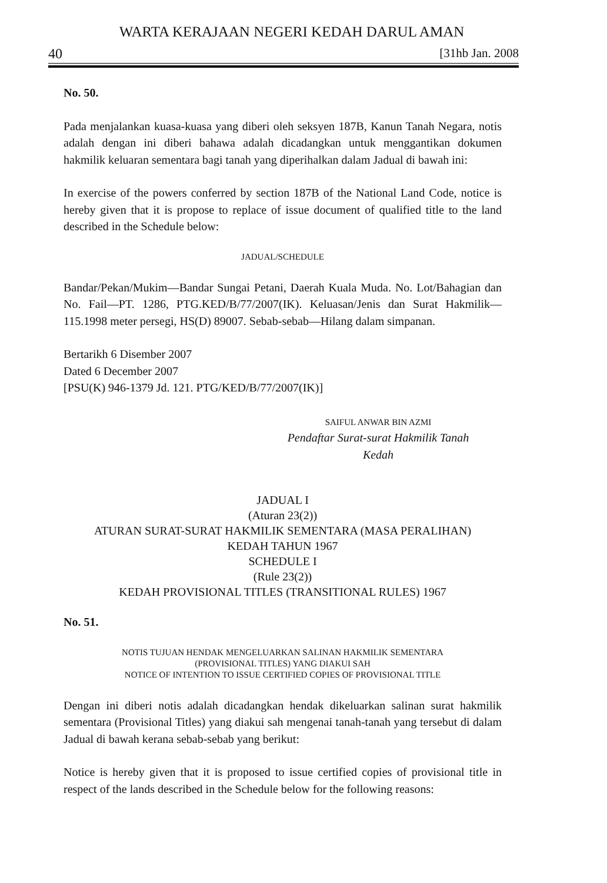WARTA KERAJAAN NEGERI KEDAH DARUL AMAN
40 [31hb Jan. 2008
No. 50.
Pada menjalankan kuasa-kuasa yang diberi oleh seksyen 187B, Kanun Tanah Negara, notis adalah dengan ini diberi bahawa adalah dicadangkan untuk menggantikan dokumen hakmilik keluaran sementara bagi tanah yang diperihalkan dalam Jadual di bawah ini:
In exercise of the powers conferred by section 187B of the National Land Code, notice is hereby given that it is propose to replace of issue document of qualified title to the land described in the Schedule below:
JADUAL/SCHEDULE
Bandar/Pekan/Mukim—Bandar Sungai Petani, Daerah Kuala Muda. No. Lot/Bahagian dan No. Fail—PT. 1286, PTG.KED/B/77/2007(IK). Keluasan/Jenis dan Surat Hakmilik—115.1998 meter persegi, HS(D) 89007. Sebab-sebab—Hilang dalam simpanan.
Bertarikh 6 Disember 2007
Dated 6 December 2007
[PSU(K) 946-1379 Jd. 121. PTG/KED/B/77/2007(IK)]
SAIFUL ANWAR BIN AZMI
Pendaftar Surat-surat Hakmilik Tanah
Kedah
JADUAL I
(Aturan 23(2))
ATURAN SURAT-SURAT HAKMILIK SEMENTARA (MASA PERALIHAN)
KEDAH TAHUN 1967
SCHEDULE I
(Rule 23(2))
KEDAH PROVISIONAL TITLES (TRANSITIONAL RULES) 1967
No. 51.
NOTIS TUJUAN HENDAK MENGELUARKAN SALINAN HAKMILIK SEMENTARA
(PROVISIONAL TITLES) YANG DIAKUI SAH
NOTICE OF INTENTION TO ISSUE CERTIFIED COPIES OF PROVISIONAL TITLE
Dengan ini diberi notis adalah dicadangkan hendak dikeluarkan salinan surat hakmilik sementara (Provisional Titles) yang diakui sah mengenai tanah-tanah yang tersebut di dalam Jadual di bawah kerana sebab-sebab yang berikut:
Notice is hereby given that it is proposed to issue certified copies of provisional title in respect of the lands described in the Schedule below for the following reasons: